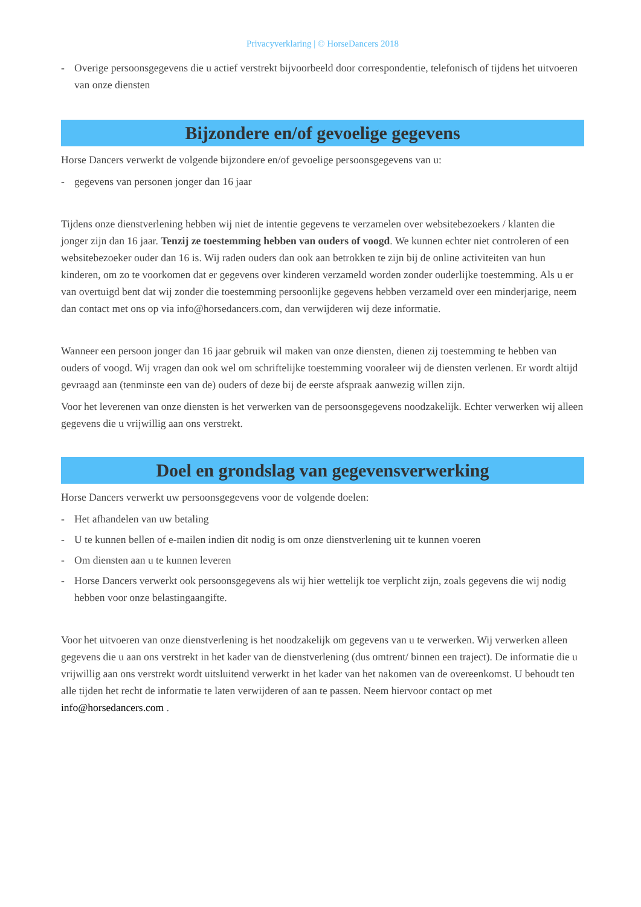Privacyverklaring | © HorseDancers 2018
- Overige persoonsgegevens die u actief verstrekt bijvoorbeeld door correspondentie, telefonisch of tijdens het uitvoeren van onze diensten
Bijzondere en/of gevoelige gegevens
Horse Dancers verwerkt de volgende bijzondere en/of gevoelige persoonsgegevens van u:
- gegevens van personen jonger dan 16 jaar
Tijdens onze dienstverlening hebben wij niet de intentie gegevens te verzamelen over websitebezoekers / klanten die jonger zijn dan 16 jaar. Tenzij ze toestemming hebben van ouders of voogd. We kunnen echter niet controleren of een websitebezoeker ouder dan 16 is. Wij raden ouders dan ook aan betrokken te zijn bij de online activiteiten van hun kinderen, om zo te voorkomen dat er gegevens over kinderen verzameld worden zonder ouderlijke toestemming. Als u er van overtuigd bent dat wij zonder die toestemming persoonlijke gegevens hebben verzameld over een minderjarige, neem dan contact met ons op via info@horsedancers.com, dan verwijderen wij deze informatie.
Wanneer een persoon jonger dan 16 jaar gebruik wil maken van onze diensten, dienen zij toestemming te hebben van ouders of voogd. Wij vragen dan ook wel om schriftelijke toestemming vooraleer wij de diensten verlenen. Er wordt altijd gevraagd aan (tenminste een van de) ouders of deze bij de eerste afspraak aanwezig willen zijn.
Voor het leverenen van onze diensten is het verwerken van de persoonsgegevens noodzakelijk. Echter verwerken wij alleen gegevens die u vrijwillig aan ons verstrekt.
Doel en grondslag van gegevensverwerking
Horse Dancers verwerkt uw persoonsgegevens voor de volgende doelen:
- Het afhandelen van uw betaling
- U te kunnen bellen of e-mailen indien dit nodig is om onze dienstverlening uit te kunnen voeren
- Om diensten aan u te kunnen leveren
- Horse Dancers verwerkt ook persoonsgegevens als wij hier wettelijk toe verplicht zijn, zoals gegevens die wij nodig hebben voor onze belastingaangifte.
Voor het uitvoeren van onze dienstverlening is het noodzakelijk om gegevens van u te verwerken. Wij verwerken alleen gegevens die u aan ons verstrekt in het kader van de dienstverlening (dus omtrent/ binnen een traject). De informatie die u vrijwillig aan ons verstrekt wordt uitsluitend verwerkt in het kader van het nakomen van de overeenkomst. U behoudt ten alle tijden het recht de informatie te laten verwijderen of aan te passen. Neem hiervoor contact op met info@horsedancers.com .